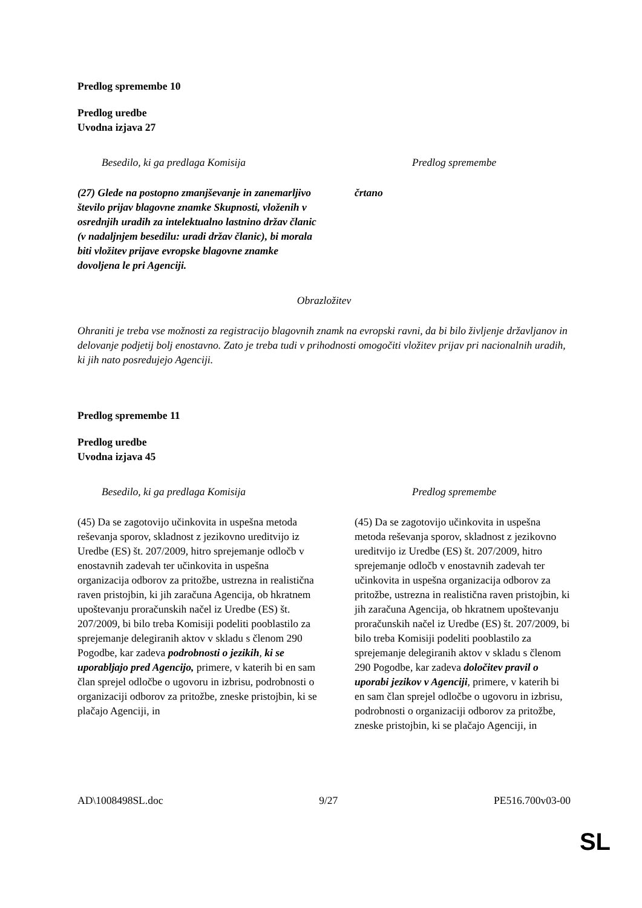Predlog spremembe 10
Predlog uredbe
Uvodna izjava 27
| Besedilo, ki ga predlaga Komisija | Predlog spremembe |
| --- | --- |
| (27) Glede na postopno zmanjševanje in zanemarljivo število prijav blagovne znamke Skupnosti, vloženih v osrednjih uradih za intelektualno lastnino držav članic (v nadaljnjem besedilu: uradi držav članic), bi morala biti vložitev prijave evropske blagovne znamke dovoljena le pri Agenciji. | črtano |
Obrazložitev
Ohraniti je treba vse možnosti za registracijo blagovnih znamk na evropski ravni, da bi bilo življenje državljanov in delovanje podjetij bolj enostavno. Zato je treba tudi v prihodnosti omogočiti vložitev prijav pri nacionalnih uradih, ki jih nato posredujejo Agenciji.
Predlog spremembe 11
Predlog uredbe
Uvodna izjava 45
| Besedilo, ki ga predlaga Komisija | Predlog spremembe |
| --- | --- |
| (45) Da se zagotovijo učinkovita in uspešna metoda reševanja sporov, skladnost z jezikovno ureditvijo iz Uredbe (ES) št. 207/2009, hitro sprejemanje odločb v enostavnih zadevah ter učinkovita in uspešna organizacija odborov za pritožbe, ustrezna in realistična raven pristojbin, ki jih zaračuna Agencija, ob hkratnem upoštevanju proračunskih načel iz Uredbe (ES) št. 207/2009, bi bilo treba Komisiji podeliti pooblastilo za sprejemanje delegiranih aktov v skladu s členom 290 Pogodbe, kar zadeva podrobnosti o jezikih , ki se uporabljajo pred Agencijo, primere, v katerih bi en sam član sprejel odločbe o ugovoru in izbrisu, podrobnosti o organizaciji odborov za pritožbe, zneske pristojbin, ki se plačajo Agenciji, in | (45) Da se zagotovijo učinkovita in uspešna metoda reševanja sporov, skladnost z jezikovno ureditvijo iz Uredbe (ES) št. 207/2009, hitro sprejemanje odločb v enostavnih zadevah ter učinkovita in uspešna organizacija odborov za pritožbe, ustrezna in realistična raven pristojbin, ki jih zaračuna Agencija, ob hkratnem upoštevanju proračunskih načel iz Uredbe (ES) št. 207/2009, bi bilo treba Komisiji podeliti pooblastilo za sprejemanje delegiranih aktov v skladu s členom 290 Pogodbe, kar zadeva določitev pravil o uporabi jezikov v Agenciji , primere, v katerih bi en sam član sprejel odločbe o ugovoru in izbrisu, podrobnosti o organizaciji odborov za pritožbe, zneske pristojbin, ki se plačajo Agenciji, in |
AD\1008498SL.doc 9/27 PE516.700v03-00
SL